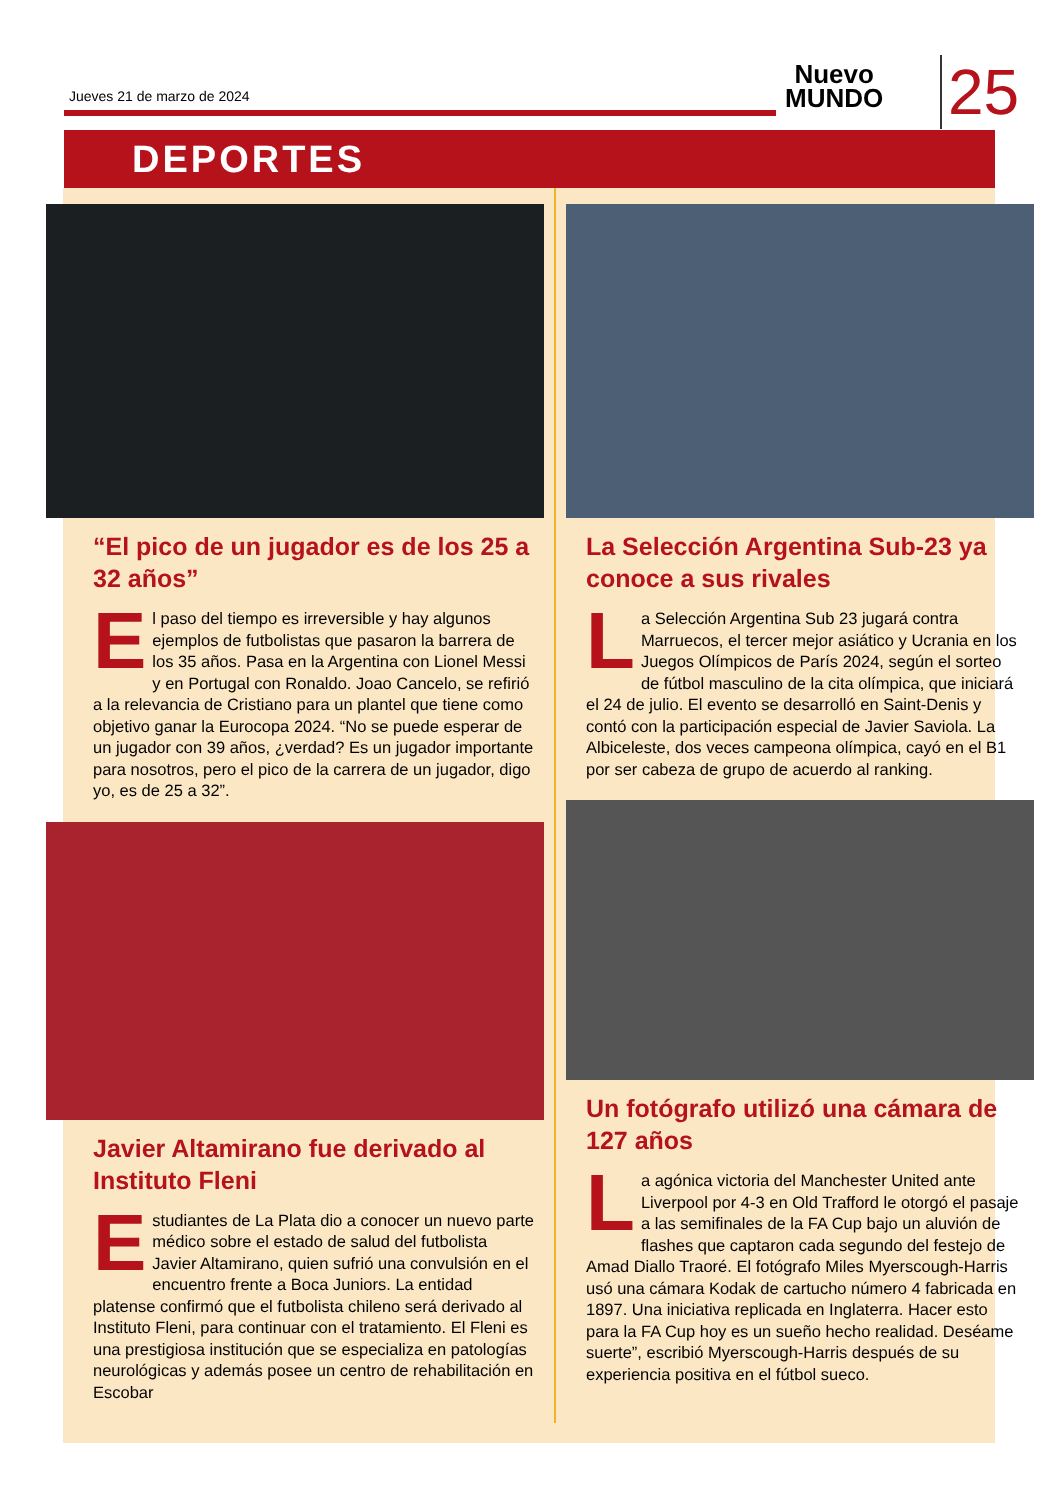Jueves 21 de marzo de 2024
Nuevo
MUNDO
25
DEPORTES
“El pico de un jugador es de los 25 a 32 años”
El paso del tiempo es irreversible y hay algunos ejemplos de futbolistas que pasaron la barrera de los 35 años. Pasa en la Argentina con Lionel Messi y en Portugal con Ronaldo. Joao Cancelo, se refirió a la relevancia de Cristiano para un plantel que tiene como objetivo ganar la Eurocopa 2024. “No se puede esperar de un jugador con 39 años, ¿verdad? Es un jugador importante para nosotros, pero el pico de la carrera de un jugador, digo yo, es de 25 a 32”.
Javier Altamirano fue derivado al Instituto Fleni
Estudiantes de La Plata dio a conocer un nuevo parte médico sobre el estado de salud del futbolista Javier Altamirano, quien sufrió una convulsión en el encuentro frente a Boca Juniors. La entidad platense confirmó que el futbolista chileno será derivado al Instituto Fleni, para continuar con el tratamiento. El Fleni es una prestigiosa institución que se especializa en patologías neurológicas y además posee un centro de rehabilitación en Escobar
La Selección Argentina Sub-23 ya conoce a sus rivales
La Selección Argentina Sub 23 jugará contra Marruecos, el tercer mejor asiático y Ucrania en los Juegos Olímpicos de París 2024, según el sorteo de fútbol masculino de la cita olímpica, que iniciará el 24 de julio. El evento se desarrolló en Saint-Denis y contó con la participación especial de Javier Saviola. La Albiceleste, dos veces campeona olímpica, cayó en el B1 por ser cabeza de grupo de acuerdo al ranking.
Un fotógrafo utilizó una cámara de 127 años
La agónica victoria del Manchester United ante Liverpool por 4-3 en Old Trafford le otorgó el pasaje a las semifinales de la FA Cup bajo un aluvión de flashes que captaron cada segundo del festejo de Amad Diallo Traoré. El fotógrafo Miles Myerscough-Harris usó una cámara Kodak de cartucho número 4 fabricada en 1897. Una iniciativa replicada en Inglaterra. Hacer esto para la FA Cup hoy es un sueño hecho realidad. Deséame suerte”, escribió Myerscough-Harris después de su experiencia positiva en el fútbol sueco.